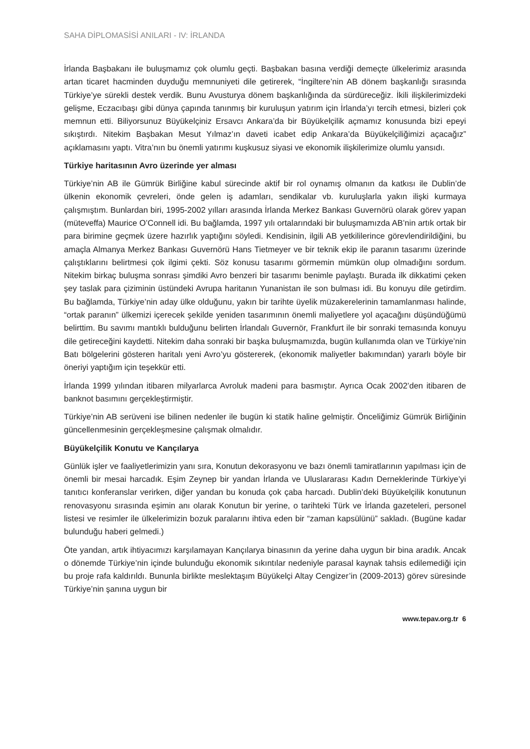SAHA DİPLOMASİSİ ANILARI - IV: İRLANDA
İrlanda Başbakanı ile buluşmamız çok olumlu geçti. Başbakan basına verdiği demeçte ülkelerimiz arasında artan ticaret hacminden duyduğu memnuniyeti dile getirerek, “İngiltere’nin AB dönem başkanlığı sırasında Türkiye’ye sürekli destek verdik. Bunu Avusturya dönem başkanlığında da sürdüreceğiz. İkili ilişkilerimizdeki gelişme, Eczacıbaşı gibi dünya çapında tanınmış bir kuruluşun yatırım için İrlanda’yı tercih etmesi, bizleri çok memnun etti. Biliyorsunuz Büyükelçiniz Ersavcı Ankara’da bir Büyükelçilik açmamız konusunda bizi epeyi sıkıştırdı. Nitekim Başbakan Mesut Yılmaz’ın daveti icabet edip Ankara’da Büyükelçiliğimizi açacağız” açıklamasını yaptı. Vitra’nın bu önemli yatırımı kuşkusuz siyasi ve ekonomik ilişkilerimize olumlu yansıdı.
Türkiye haritasının Avro üzerinde yer alması
Türkiye’nin AB ile Gümrük Birliğine kabul sürecinde aktif bir rol oynamış olmanın da katkısı ile Dublin’de ülkenin ekonomik çevreleri, önde gelen iş adamları, sendikalar vb. kuruluşlarla yakın ilişki kurmaya çalışmıştım. Bunlardan biri, 1995-2002 yılları arasında İrlanda Merkez Bankası Guvernörü olarak görev yapan (müteveffa) Maurice O’Connell idi. Bu bağlamda, 1997 yılı ortalarındaki bir buluşmamızda AB’nin artık ortak bir para birimine geçmek üzere hazırlık yaptığını söyledi. Kendisinin, ilgili AB yetkililerince görevlendirildiğini, bu amaçla Almanya Merkez Bankası Guvernörü Hans Tietmeyer ve bir teknik ekip ile paranın tasarımı üzerinde çalıştıklarını belirtmesi çok ilgimi çekti. Söz konusu tasarımı görmemin mümkün olup olmadığını sordum. Nitekim birkaç buluşma sonrası şimdiki Avro benzeri bir tasarımı benimle paylaştı. Burada ilk dikkatimi çeken şey taslak para çiziminin üstündeki Avrupa haritanın Yunanistan ile son bulması idi. Bu konuyu dile getirdim. Bu bağlamda, Türkiye’nin aday ülke olduğunu, yakın bir tarihte üyelik müzakerelerinin tamamlanması halinde, “ortak paranın” ülkemizi içerecek şekilde yeniden tasarımının önemli maliyetlere yol açacağını düşündüğümü belirttim. Bu savımı mantıklı bulduğunu belirten İrlandalı Guvernör, Frankfurt ile bir sonraki temasında konuyu dile getireceğini kaydetti. Nitekim daha sonraki bir başka buluşmamızda, bugün kullanımda olan ve Türkiye’nin Batı bölgelerini gösteren haritalı yeni Avro’yu göstererek, (ekonomik maliyetler bakımından) yararlı böyle bir öneriyi yaptığım için teşekkür etti.
İrlanda 1999 yılından itibaren milyarlarca Avroluk madeni para basmıştır. Ayrıca Ocak 2002’den itibaren de banknot basımını gerçekleştirmiştir.
Türkiye’nin AB serüveni ise bilinen nedenler ile bugün ki statik haline gelmiştir. Önceliğimiz Gümrük Birliğinin güncellenmesinin gerçekleşmesine çalışmak olmalıdır.
Büyükelçilik Konutu ve Kançılarya
Günlük işler ve faaliyetlerimizin yanı sıra, Konutun dekorasyonu ve bazı önemli tamiratlarının yapılması için de önemli bir mesai harcadık. Eşim Zeynep bir yandan İrlanda ve Uluslararası Kadın Derneklerinde Türkiye’yi tanıtıcı konferanslar verirken, diğer yandan bu konuda çok çaba harcadı. Dublin’deki Büyükelçilik konutunun renovasyonu sırasında eşimin anı olarak Konutun bir yerine, o tarihteki Türk ve İrlanda gazeteleri, personel listesi ve resimler ile ülkelerimizin bozuk paralarını ihtiva eden bir “zaman kapsülünü” sakladı. (Bugüne kadar bulunduğu haberi gelmedi.)
Öte yandan, artık ihtiyacımızı karşılamayan Kançılarya binasının da yerine daha uygun bir bina aradık. Ancak o dönemde Türkiye’nin içinde bulunduğu ekonomik sıkıntılar nedeniyle parasal kaynak tahsis edilemediği için bu proje rafa kaldırıldı. Bununla birlikte meslektaşım Büyükelçi Altay Cengizer’in (2009-2013) görev süresinde Türkiye’nin şanına uygun bir
www.tepav.org.tr 6